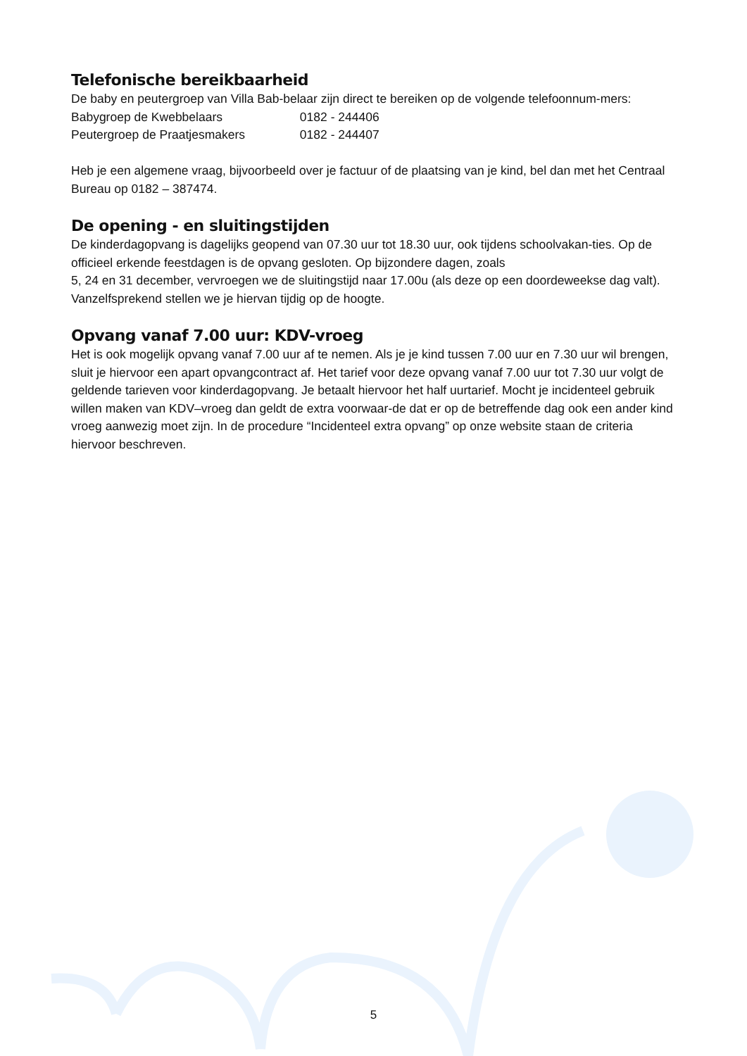Telefonische bereikbaarheid
De baby en peutergroep van Villa Bab-belaar zijn direct te bereiken op de volgende telefoonnum-mers:
Babygroep de Kwebbelaars 0182 - 244406
Peutergroep de Praatjesmakers 0182 - 244407
Heb je een algemene vraag, bijvoorbeeld over je factuur of de plaatsing van je kind, bel dan met het Centraal Bureau op 0182 – 387474.
De opening - en sluitingstijden
De kinderdagopvang is dagelijks geopend van 07.30 uur tot 18.30 uur, ook tijdens schoolvakan-ties. Op de officieel erkende feestdagen is de opvang gesloten. Op bijzondere dagen, zoals
5, 24 en 31 december, vervroegen we de sluitingstijd naar 17.00u (als deze op een doordeweekse dag valt). Vanzelfsprekend stellen we je hiervan tijdig op de hoogte.
Opvang vanaf 7.00 uur: KDV-vroeg
Het is ook mogelijk opvang vanaf 7.00 uur af te nemen. Als je je kind tussen 7.00 uur en 7.30 uur wil brengen, sluit je hiervoor een apart opvangcontract af. Het tarief voor deze opvang vanaf 7.00 uur tot 7.30 uur volgt de geldende tarieven voor kinderdagopvang. Je betaalt hiervoor het half uurtarief. Mocht je incidenteel gebruik willen maken van KDV–vroeg dan geldt de extra voorwaar-de dat er op de betreffende dag ook een ander kind vroeg aanwezig moet zijn. In de procedure “Incidenteel extra opvang” op onze website staan de criteria hiervoor beschreven.
5